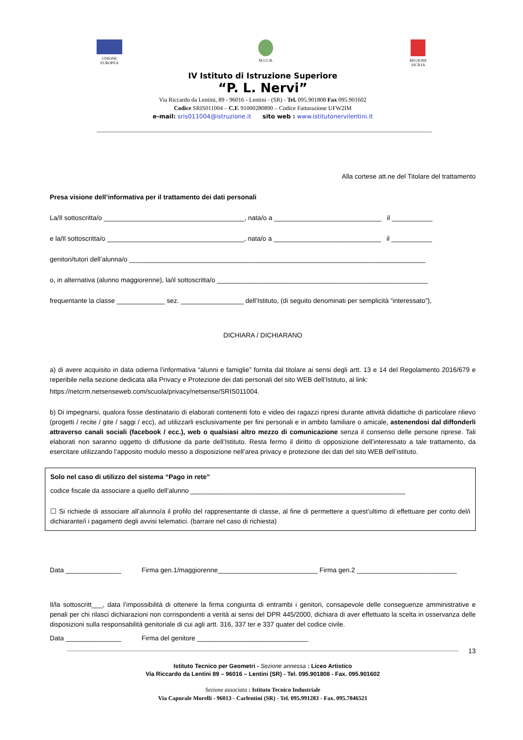UNIONE
EUROPEA
M.I.U.R. REGIONE
SICILIA
IV Istituto di Istruzione Superiore
“P. L. Nervi”
Via Riccardo da Lentini, 89 - 96016 - Lentini - (SR) - Tel. 095.901808 Fax 095.901602
Codice SRIS011004 – C.F. 91000280890 – Codice Fatturazione UFW2IM
e-mail: sris011004@istruzione.it sito web : www.istitutonervilentini.it
Alla cortese att.ne del Titolare del trattamento
Presa visione dell’informativa per il trattamento dei dati personali
La/Il sottoscritta/o ______________________________________, nata/o a _____________________________ il ___________
e la/Il sottoscritta/o _____________________________________, nata/o a _____________________________ il ___________
genitori/tutori dell’alunna/o ________________________________________________________________________________
o, in alternativa (alunno maggiorenne), la/il sottoscritta/o _________________________________________________________
frequentante la classe _____________ sez. _________________ dell’Istituto, (di seguito denominati per semplicità “interessato”),
DICHIARA / DICHIARANO
a) di avere acquisito in data odierna l’informativa “alunni e famiglie” fornita dal titolare ai sensi degli artt. 13 e 14 del Regolamento 2016/679 e reperibile nella sezione dedicata alla Privacy e Protezione dei dati personali del sito WEB dell’Istituto, al link:
https://netcrm.netsenseweb.com/scuola/privacy/netsense/SRIS011004.
b) Di impegnarsi, qualora fosse destinatario di elaborati contenenti foto e video dei ragazzi ripresi durante attività didattiche di particolare rilievo (progetti / recite / gite / saggi / ecc), ad utilizzarli esclusivamente per fini personali e in ambito familiare o amicale, astenendosi dal diffonderli attraverso canali sociali (facebook / ecc.), web o qualsiasi altro mezzo di comunicazione senza il consenso delle persone riprese. Tali elaborati non saranno oggetto di diffusione da parte dell’Istituto. Resta fermo il diritto di opposizione dell’interessato a tale trattamento, da esercitare utilizzando l’apposito modulo messo a disposizione nell’area privacy e protezione dei dati del sito WEB dell’istituto.
Solo nel caso di utilizzo del sistema “Pago in rete”
codice fiscale da associare a quello dell’alunno __________________________________________________________
☐ Si richiede di associare all’alunno/a il profilo del rappresentante di classe, al fine di permettere a quest’ultimo di effettuare per conto del/i dichiarante/i i pagamenti degli avvisi telematici. (barrare nel caso di richiesta)
Data _______________ Firma gen.1/maggiorenne___________________________ Firma gen.2 ___________________________
Il/la sottoscritt___, data l’impossibilità di ottenere la firma congiunta di entrambi i genitori, consapevole delle conseguenze amministrative e penali per chi rilasci dichiarazioni non corrispondenti a verità ai sensi del DPR 445/2000, dichiara di aver effettuato la scelta in osservanza delle disposizioni sulla responsabilità genitoriale di cui agli artt. 316, 337 ter e 337 quater del codice civile.
Data _______________ Firma del genitore ______________________________
13
Istituto Tecnico per Geometri - Sezione annessa : Liceo Artistico
Via Riccardo da Lentini 89 – 96016 – Lentini (SR) - Tel. 095.901808 - Fax. 095.901602
Sezione associata : Istituto Tecnico Industriale
Via Caporale Morelli - 96013 - Carlentini (SR) - Tel. 095.991283 - Fax. 095.7846521